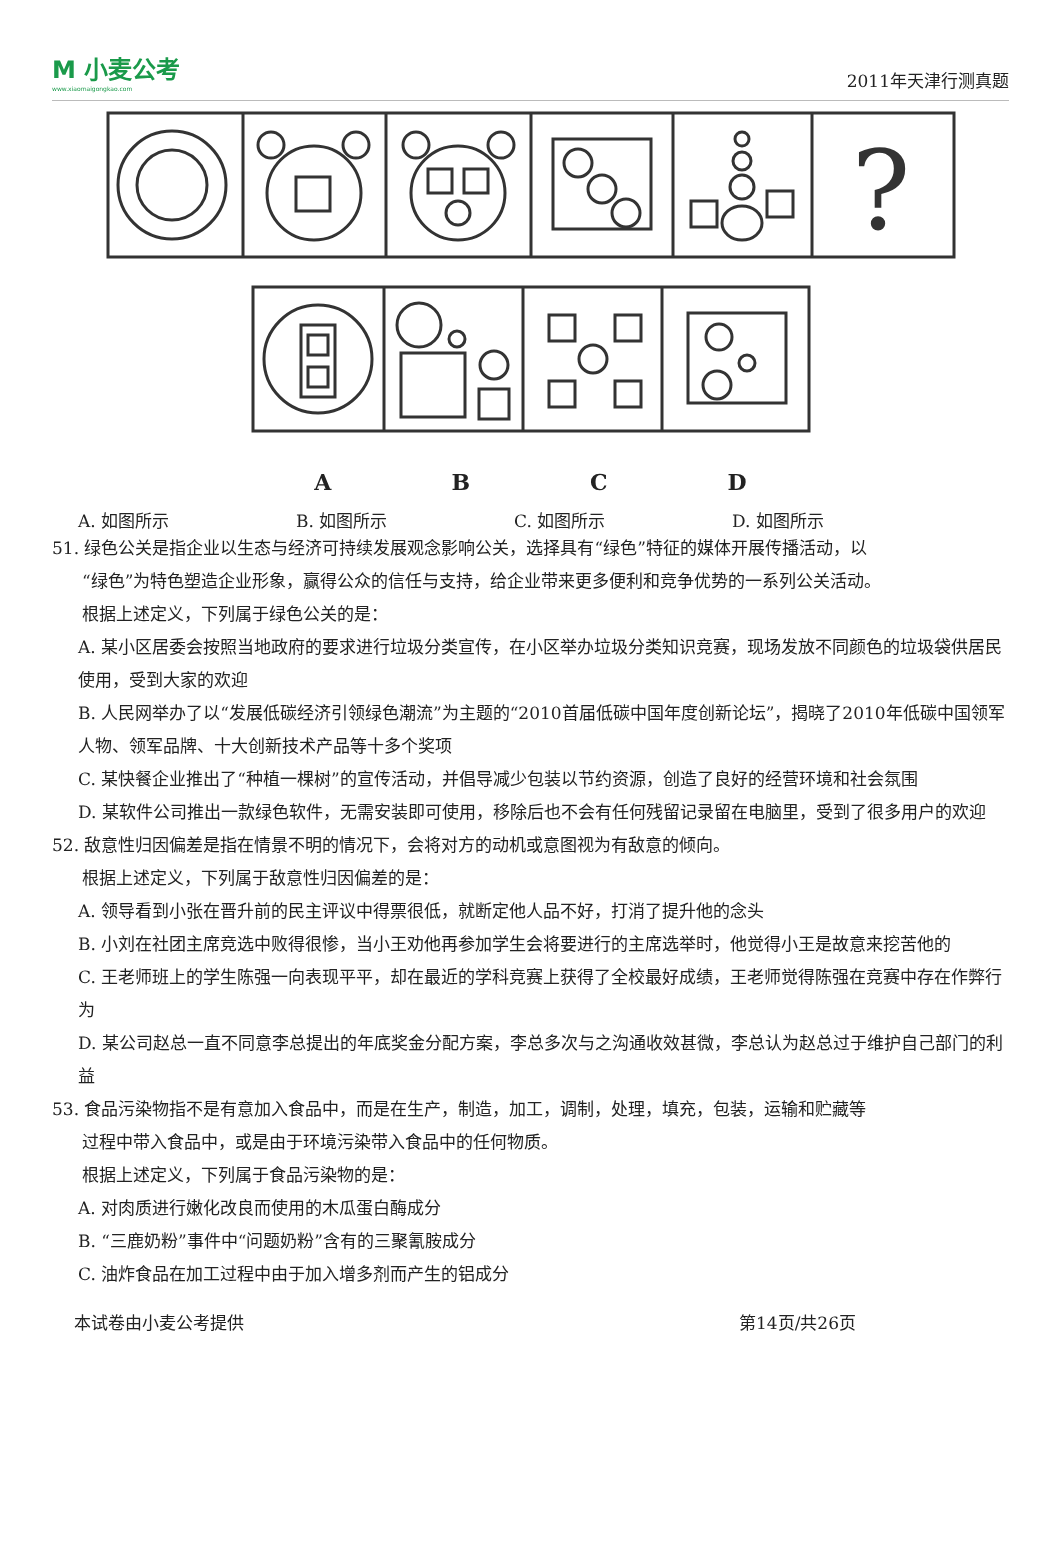M 小麦公考
www.xiaomaigongkao.com
2011年天津行测真题
?
ABCD
A. 如图所示 B. 如图所示 C. 如图所示 D. 如图所示
51. 绿色公关是指企业以生态与经济可持续发展观念影响公关，选择具有“绿色”特征的媒体开展传播活动，以
“绿色”为特色塑造企业形象，赢得公众的信任与支持，给企业带来更多便利和竞争优势的一系列公关活动。
根据上述定义，下列属于绿色公关的是：
A. 某小区居委会按照当地政府的要求进行垃圾分类宣传，在小区举办垃圾分类知识竞赛，现场发放不同颜色的垃圾袋供居民使用，受到大家的欢迎
B. 人民网举办了以“发展低碳经济引领绿色潮流”为主题的“2010首届低碳中国年度创新论坛”，揭晓了2010年低碳中国领军人物、领军品牌、十大创新技术产品等十多个奖项
C. 某快餐企业推出了“种植一棵树”的宣传活动，并倡导减少包装以节约资源，创造了良好的经营环境和社会氛围
D. 某软件公司推出一款绿色软件，无需安装即可使用，移除后也不会有任何残留记录留在电脑里，受到了很多用户的欢迎
52. 敌意性归因偏差是指在情景不明的情况下，会将对方的动机或意图视为有敌意的倾向。
根据上述定义，下列属于敌意性归因偏差的是：
A. 领导看到小张在晋升前的民主评议中得票很低，就断定他人品不好，打消了提升他的念头
B. 小刘在社团主席竞选中败得很惨，当小王劝他再参加学生会将要进行的主席选举时，他觉得小王是故意来挖苦他的
C. 王老师班上的学生陈强一向表现平平，却在最近的学科竞赛上获得了全校最好成绩，王老师觉得陈强在竞赛中存在作弊行为
D. 某公司赵总一直不同意李总提出的年底奖金分配方案，李总多次与之沟通收效甚微，李总认为赵总过于维护自己部门的利益
53. 食品污染物指不是有意加入食品中，而是在生产，制造，加工，调制，处理，填充，包装，运输和贮藏等
过程中带入食品中，或是由于环境污染带入食品中的任何物质。
根据上述定义，下列属于食品污染物的是：
A. 对肉质进行嫩化改良而使用的木瓜蛋白酶成分
B. “三鹿奶粉”事件中“问题奶粉”含有的三聚氰胺成分
C. 油炸食品在加工过程中由于加入增多剂而产生的铝成分
本试卷由小麦公考提供 第14页/共26页